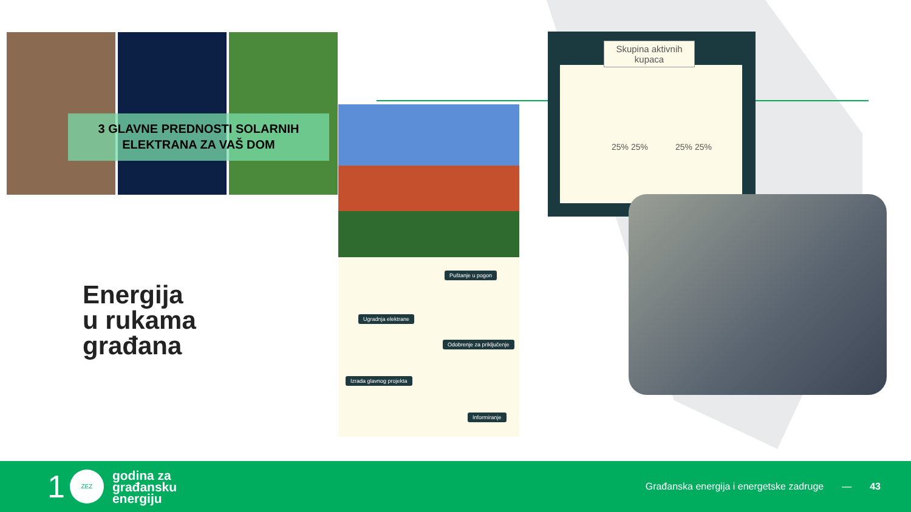3 GLAVNE PREDNOSTI SOLARNIH
ELEKTRANA ZA VAŠ DOM
Puštanje u pogon
Ugradnja elektrane
Odobrenje za priključenje
Izrada glavnog projekta
Informiranje
Skupina aktivnih kupaca
25% 25% 25% 25%
Energija
u rukama
građana
1
ZEZ
godina za
građansku
energiju
Građanska energija i energetske zadruge
— 43